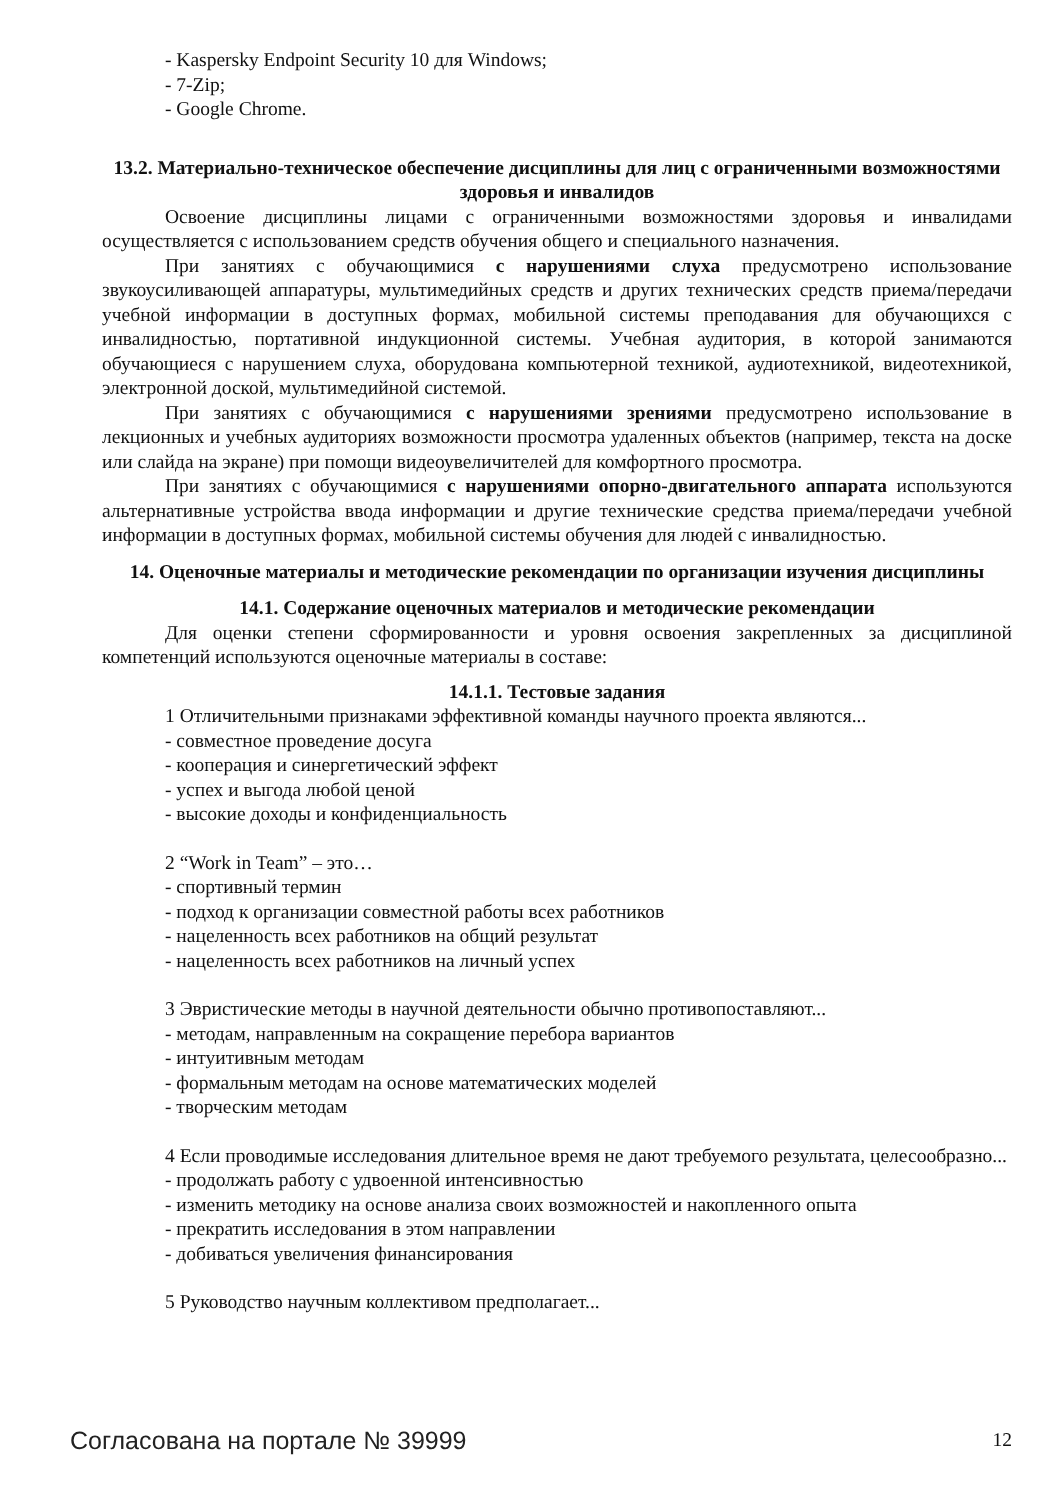- Kaspersky Endpoint Security 10 для Windows;
- 7-Zip;
- Google Chrome.
13.2. Материально-техническое обеспечение дисциплины для лиц с ограниченными возможностями здоровья и инвалидов
Освоение дисциплины лицами с ограниченными возможностями здоровья и инвалидами осуществляется с использованием средств обучения общего и специального назначения.
При занятиях с обучающимися с нарушениями слуха предусмотрено использование звукоусиливающей аппаратуры, мультимедийных средств и других технических средств приема/передачи учебной информации в доступных формах, мобильной системы преподавания для обучающихся с инвалидностью, портативной индукционной системы. Учебная аудитория, в которой занимаются обучающиеся с нарушением слуха, оборудована компьютерной техникой, аудиотехникой, видеотехникой, электронной доской, мультимедийной системой.
При занятиях с обучающимися с нарушениями зрениями предусмотрено использование в лекционных и учебных аудиториях возможности просмотра удаленных объектов (например, текста на доске или слайда на экране) при помощи видеоувеличителей для комфортного просмотра.
При занятиях с обучающимися с нарушениями опорно-двигательного аппарата используются альтернативные устройства ввода информации и другие технические средства приема/передачи учебной информации в доступных формах, мобильной системы обучения для людей с инвалидностью.
14. Оценочные материалы и методические рекомендации по организации изучения дисциплины
14.1. Содержание оценочных материалов и методические рекомендации
Для оценки степени сформированности и уровня освоения закрепленных за дисциплиной компетенций используются оценочные материалы в составе:
14.1.1. Тестовые задания
1 Отличительными признаками эффективной команды научного проекта являются...
- совместное проведение досуга
- кооперация и синергетический эффект
- успех и выгода любой ценой
- высокие доходы и конфиденциальность
2 “Work in Team” – это…
- спортивный термин
- подход к организации совместной работы всех работников
- нацеленность всех работников на общий результат
- нацеленность всех работников на личный успех
3 Эвристические методы в научной деятельности обычно противопоставляют...
- методам, направленным на сокращение перебора вариантов
- интуитивным методам
- формальным методам на основе математических моделей
- творческим методам
4 Если проводимые исследования длительное время не дают требуемого результата, целесообразно...
- продолжать работу с удвоенной интенсивностью
- изменить методику на основе анализа своих возможностей и накопленного опыта
- прекратить исследования в этом направлении
- добиваться увеличения финансирования
5 Руководство научным коллективом предполагает...
Согласована на портале № 39999 12